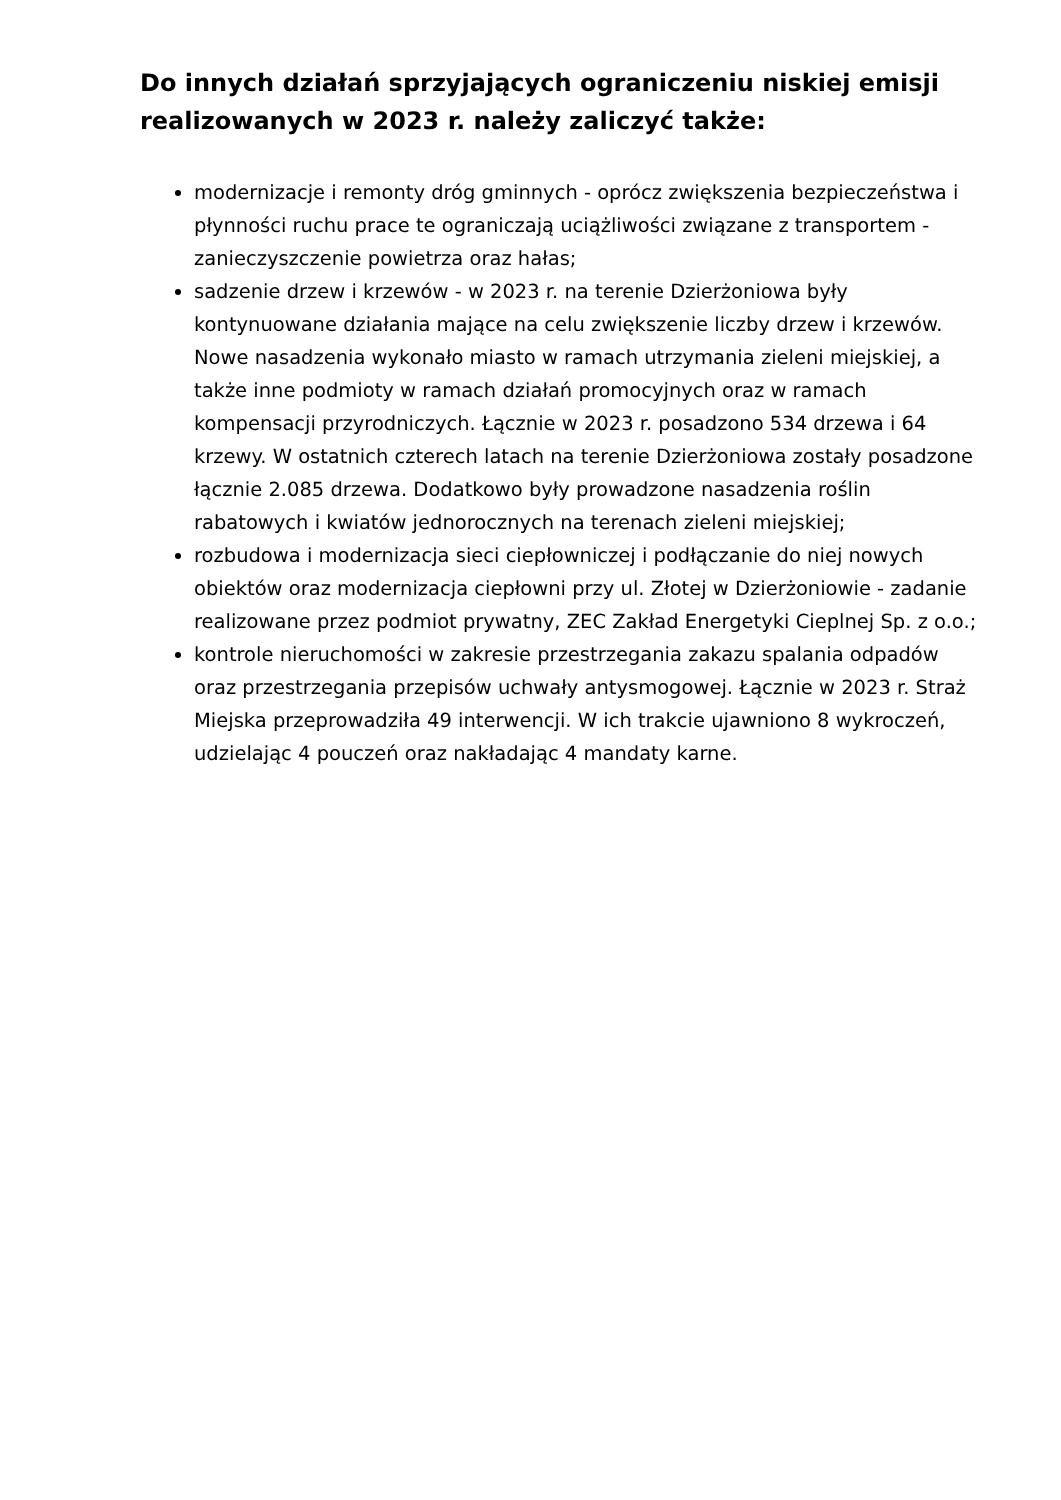Do innych działań sprzyjających ograniczeniu niskiej emisji realizowanych w 2023 r. należy zaliczyć także:
modernizacje i remonty dróg gminnych - oprócz zwiększenia bezpieczeństwa i płynności ruchu prace te ograniczają uciążliwości związane z transportem - zanieczyszczenie powietrza oraz hałas;
sadzenie drzew i krzewów - w 2023 r. na terenie Dzierżoniowa były kontynuowane działania mające na celu zwiększenie liczby drzew i krzewów. Nowe nasadzenia wykonało miasto w ramach utrzymania zieleni miejskiej, a także inne podmioty w ramach działań promocyjnych oraz w ramach kompensacji przyrodniczych. Łącznie w 2023 r. posadzono 534 drzewa i 64 krzewy. W ostatnich czterech latach na terenie Dzierżoniowa zostały posadzone łącznie 2.085 drzewa. Dodatkowo były prowadzone nasadzenia roślin rabatowych i kwiatów jednorocznych na terenach zieleni miejskiej;
rozbudowa i modernizacja sieci ciepłowniczej i podłączanie do niej nowych obiektów oraz modernizacja ciepłowni przy ul. Złotej w Dzierżoniowie - zadanie realizowane przez podmiot prywatny, ZEC Zakład Energetyki Cieplnej Sp. z o.o.;
kontrole nieruchomości w zakresie przestrzegania zakazu spalania odpadów oraz przestrzegania przepisów uchwały antysmogowej. Łącznie w 2023 r. Straż Miejska przeprowadziła 49 interwencji. W ich trakcie ujawniono 8 wykroczeń, udzielając 4 pouczeń oraz nakładając 4 mandaty karne.